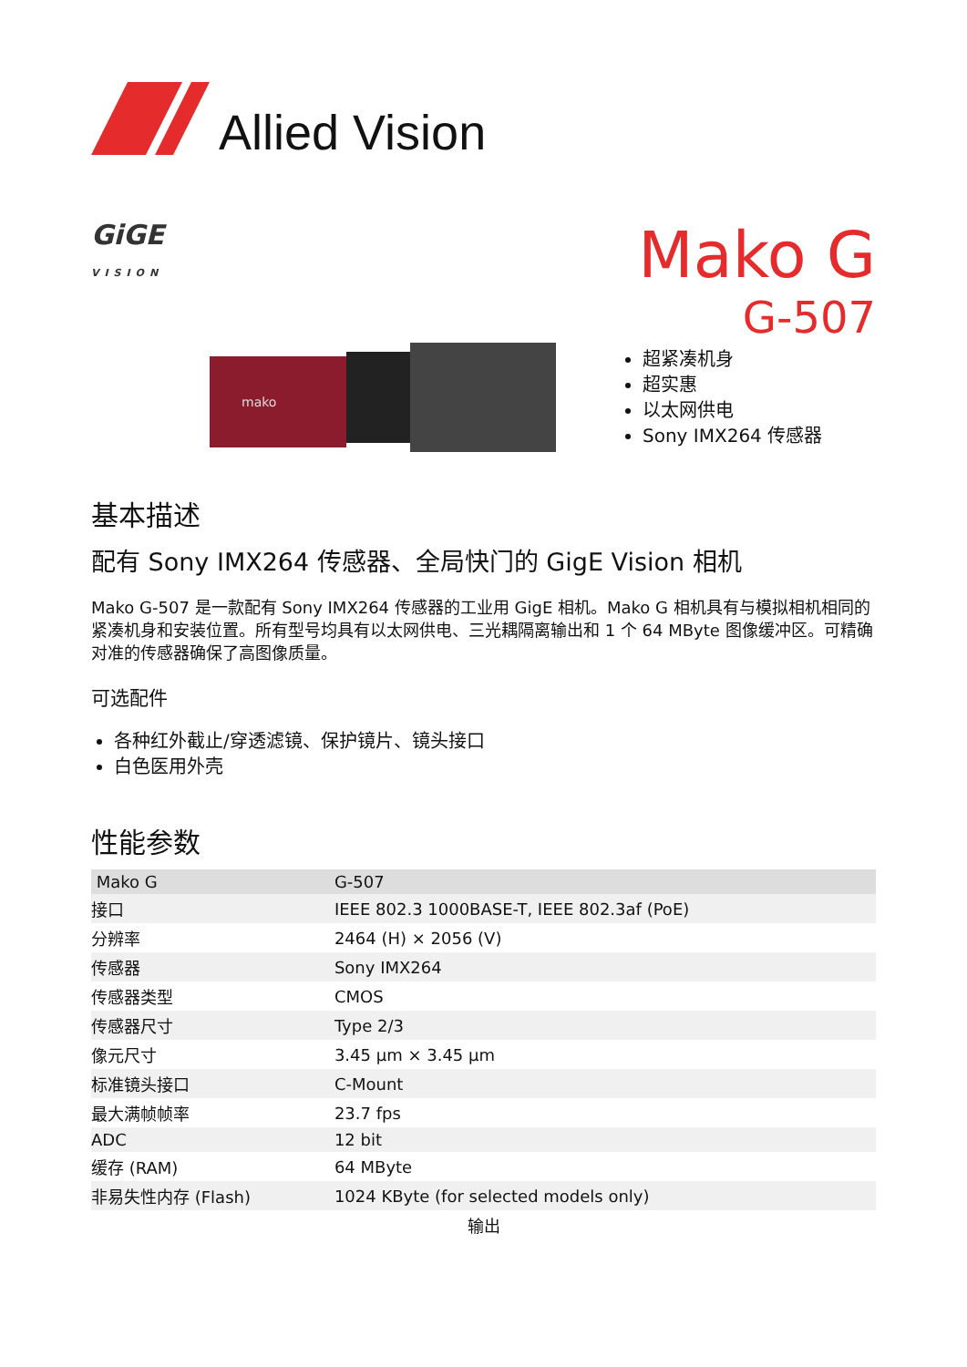Allied Vision
GiGE
VISION
Mako G
G-507
mako
超紧凑机身
超实惠
以太网供电
Sony IMX264 传感器
基本描述
配有 Sony IMX264 传感器、全局快门的 GigE Vision 相机
Mako G-507 是一款配有 Sony IMX264 传感器的工业用 GigE 相机。Mako G 相机具有与模拟相机相同的紧凑机身和安装位置。所有型号均具有以太网供电、三光耦隔离输出和 1 个 64 MByte 图像缓冲区。可精确对准的传感器确保了高图像质量。
可选配件
各种红外截止/穿透滤镜、保护镜片、镜头接口
白色医用外壳
性能参数
| Mako G | G-507 |
| --- | --- |
| 接口 | IEEE 802.3 1000BASE-T, IEEE 802.3af (PoE) |
| 分辨率 | 2464 (H) × 2056 (V) |
| 传感器 | Sony IMX264 |
| 传感器类型 | CMOS |
| 传感器尺寸 | Type 2/3 |
| 像元尺寸 | 3.45 µm × 3.45 µm |
| 标准镜头接口 | C-Mount |
| 最大满帧帧率 | 23.7 fps |
| ADC | 12 bit |
| 缓存 (RAM) | 64 MByte |
| 非易失性内存 (Flash) | 1024 KByte (for selected models only) |
| 输出 | |